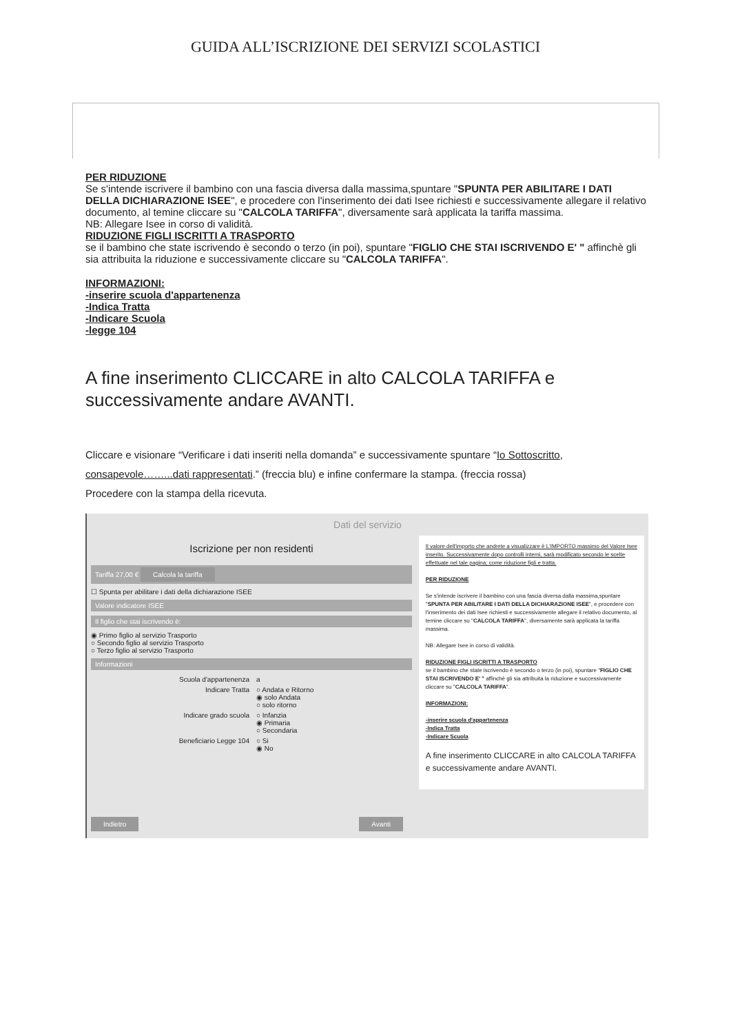GUIDA ALL’ISCRIZIONE DEI SERVIZI SCOLASTICI
PER RIDUZIONE
Se s'intende iscrivere il bambino con una fascia diversa dalla massima,spuntare "SPUNTA PER ABILITARE I DATI DELLA DICHIARAZIONE ISEE", e procedere con l'inserimento dei dati Isee richiesti e successivamente allegare il relativo documento, al temine cliccare su "CALCOLA TARIFFA", diversamente sarà applicata la tariffa massima.
NB: Allegare Isee in corso di validità.
RIDUZIONE FIGLI ISCRITTI A TRASPORTO
se il bambino che state iscrivendo è secondo o terzo (in poi), spuntare "FIGLIO CHE STAI ISCRIVENDO E' " affinchè gli sia attribuita la riduzione e successivamente cliccare su "CALCOLA TARIFFA".
INFORMAZIONI:
-inserire scuola d'appartenenza
-Indica Tratta
-Indicare Scuola
-legge 104
A fine inserimento CLICCARE in alto CALCOLA TARIFFA e successivamente andare AVANTI.
Cliccare e visionare “Verificare i dati inseriti nella domanda” e successivamente spuntare “Io Sottoscritto, consapevole……...dati rappresentati.” (freccia blu) e infine confermare la stampa. (freccia rossa)
Procedere con la stampa della ricevuta.
Dati del servizio
Iscrizione per non residenti
Tariffa 27,00 € Calcola la tariffa
☐ Spunta per abilitare i dati della dichiarazione ISEE
Valore indicatore ISEE
Il figlio che stai iscrivendo è:
◉ Primo figlio al servizio Trasporto
○ Secondo figlio al servizio Trasporto
○ Terzo figlio al servizio Trasporto
Informazioni
Scuola d'appartenenza a
Indicare Tratta ○ Andata e Ritorno
◉ solo Andata
○ solo ritorno
Indicare grado scuola ○ Infanzia
◉ Primaria
○ Secondaria
Beneficiario Legge 104 ○ Si
◉ No
Il valore dell'importo che andrete a visualizzare è L'IMPORTO massimo del Valore Isee inserito. Successivamente dopo controlli interni, sarà modificato secondo le scelte effettuate nel tale pagina; come riduzione figli e tratta.
PER RIDUZIONE
Se s'intende iscrivere il bambino con una fascia diversa dalla massima,spuntare "SPUNTA PER ABILITARE I DATI DELLA DICHIARAZIONE ISEE", e procedere con l'inserimento dei dati Isee richiesti e successivamente allegare il relativo documento, al temine cliccare su "CALCOLA TARIFFA", diversamente sarà applicata la tariffa massima.
NB: Allegare Isee in corso di validità.
RIDUZIONE FIGLI ISCRITTI A TRASPORTO
se il bambino che state iscrivendo è secondo o terzo (in poi), spuntare "FIGLIO CHE STAI ISCRIVENDO E' " affinchè gli sia attribuita la riduzione e successivamente cliccare su "CALCOLA TARIFFA".
INFORMAZIONI:
-inserire scuola d'appartenenza
-Indica Tratta
-Indicare Scuola
A fine inserimento CLICCARE in alto CALCOLA TARIFFA e successivamente andare AVANTI.
Indietro Avanti